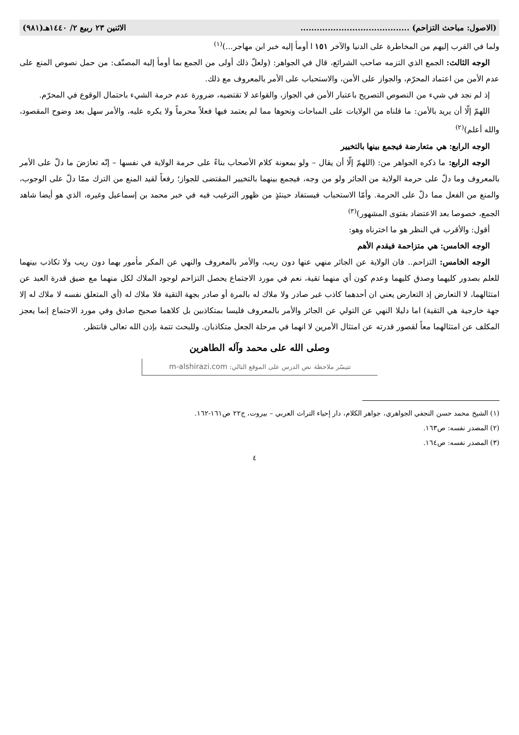(الاصول: مباحث التزاحم) ........................................ الاثنين ٢٣ ربيع ٢/ ١٤٤٠هـ(٩٨١)
ولما في القرب إليهم من المخاطرة على الدنيا والآخر ١٥١ ا أومأ إليه خبر ابن مهاجر...)<sup>(١)</sup>
الوجه الثالث: الجمع الذي التزمه صاحب الشرائع، قال في الجواهر: (ولعلّ ذلك أولى من الجمع بما أومأ إليه المصنّف: من حمل نصوص المنع على عدم الأمن من اعتماد المحرّم، والجواز على الأمن، والاستحباب على الأمر بالمعروف مع ذلك.
إذ لم نجد في شيء من النصوص التصريح باعتبار الأمن في الجواز، والقواعد لا تقتضيه، ضرورة عدم حرمة الشيء باحتمال الوقوع في المحرّم.
اللهمّ إلّا أن يريد بالأمن: ما قلناه من الولايات على المباحات ونحوها مما لم يعتمد فيها فعلاً محرماً ولا يكره عليه، والأمر سهل بعد وضوح المقصود، والله أعلم)<sup>(٢)</sup>
الوجه الرابع: هي متعارضة فيجمع بينها بالتخيير
الوجه الرابع: ما ذكره الجواهر من: (اللهمّ إلّا أن يقال – ولو بمعونة كلام الأصحاب بناءً على حرمة الولاية في نفسها – إنّه تعارَضَ ما دلّ على الأمر بالمعروف وما دلّ على حرمة الولاية من الجائر ولو من وجه، فيجمع بينهما بالتخيير المقتضى للجواز؛ رفعاً لقيد المنع من الترك ممّا دلّ على الوجوب، والمنع من الفعل مما دلّ على الحرمة. وأمّا الاستحباب فيستفاد حينئذٍ من ظهور الترغيب فيه في خبر محمد بن إسماعيل وغيره، الذي هو أيضا شاهد الجمع، خصوصا بعد الاعتضاد بفتوى المشهور)<sup>(٣)</sup>
أقول: والأقرب في النظر هو ما اخترناه وهو:
الوجه الخامس: هي متزاحمة فيقدم الأهم
الوجه الخامس: التزاحم.. فان الولاية عن الجائر منهي عنها دون ريب، والأمر بالمعروف والنهي عن المكر مأمور بهما دون ريب ولا تكاذب بينهما للعلم بصدور كليهما وصدق كليهما وعدم كون أي منهما تقية، نعم في مورد الاجتماع يحصل التزاحم لوجود الملاك لكل منهما مع ضيق قدرة العبد عن امتثالهما، لا التعارض إذ التعارض يعني ان أحدهما كاذب غير صادر ولا ملاك له بالمرة أو صادر بجهة التقية فلا ملاك له (أي المتعلق نفسه لا ملاك له إلا جهة خارجية هي التقية) اما دليلا النهي عن التولي عن الجائر والأمر بالمعروف فليسا بمتكاذبين بل كلاهما صحيح صادق وفي مورد الاجتماع إنما يعجز المكلف عن امتثالهما معاً لقصور قدرته عن امتثال الأمرين لا انهما في مرحلة الجعل متكاذبان. وللبحث تتمة بإذن الله تعالى فانتظر.
وصلى الله على محمد وآله الطاهرين
تتيسّر ملاحظة نص الدرس على الموقع التالي: m-alshirazi.com
(١) الشيخ محمد حسن النجفي الجواهري، جواهر الكلام، دار إحياء التراث العربي – بيروت، ج٢٢ ص١٦١-١٦٢.
(٢) المصدر نفسه: ص١٦٣.
(٣) المصدر نفسه: ص١٦٤.
٤